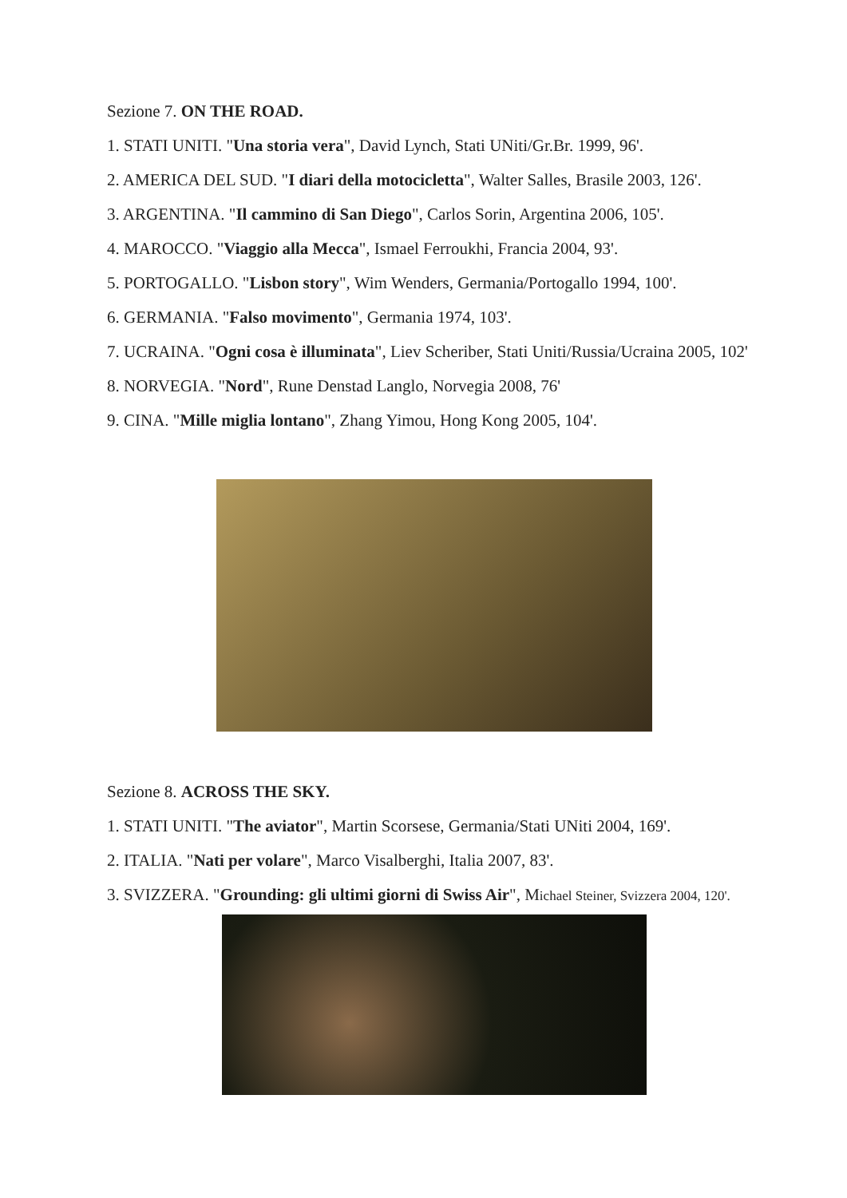Sezione 7. ON THE ROAD.
1. STATI UNITI. "Una storia vera", David Lynch, Stati UNiti/Gr.Br. 1999, 96'.
2. AMERICA DEL SUD. "I diari della motocicletta", Walter Salles, Brasile 2003, 126'.
3. ARGENTINA. "Il cammino di San Diego", Carlos Sorin, Argentina 2006, 105'.
4. MAROCCO. "Viaggio alla Mecca", Ismael Ferroukhi, Francia 2004, 93'.
5. PORTOGALLO. "Lisbon story", Wim Wenders, Germania/Portogallo 1994, 100'.
6. GERMANIA. "Falso movimento", Germania 1974, 103'.
7. UCRAINA. "Ogni cosa è illuminata", Liev Scheriber, Stati Uniti/Russia/Ucraina 2005, 102'
8. NORVEGIA. "Nord", Rune Denstad Langlo, Norvegia 2008, 76'
9. CINA. "Mille miglia lontano", Zhang Yimou, Hong Kong 2005, 104'.
Sezione 8. ACROSS THE SKY.
1. STATI UNITI. "The aviator", Martin Scorsese, Germania/Stati UNiti 2004, 169'.
2. ITALIA. "Nati per volare", Marco Visalberghi, Italia 2007, 83'.
3. SVIZZERA. "Grounding: gli ultimi giorni di Swiss Air", Michael Steiner, Svizzera 2004, 120'.